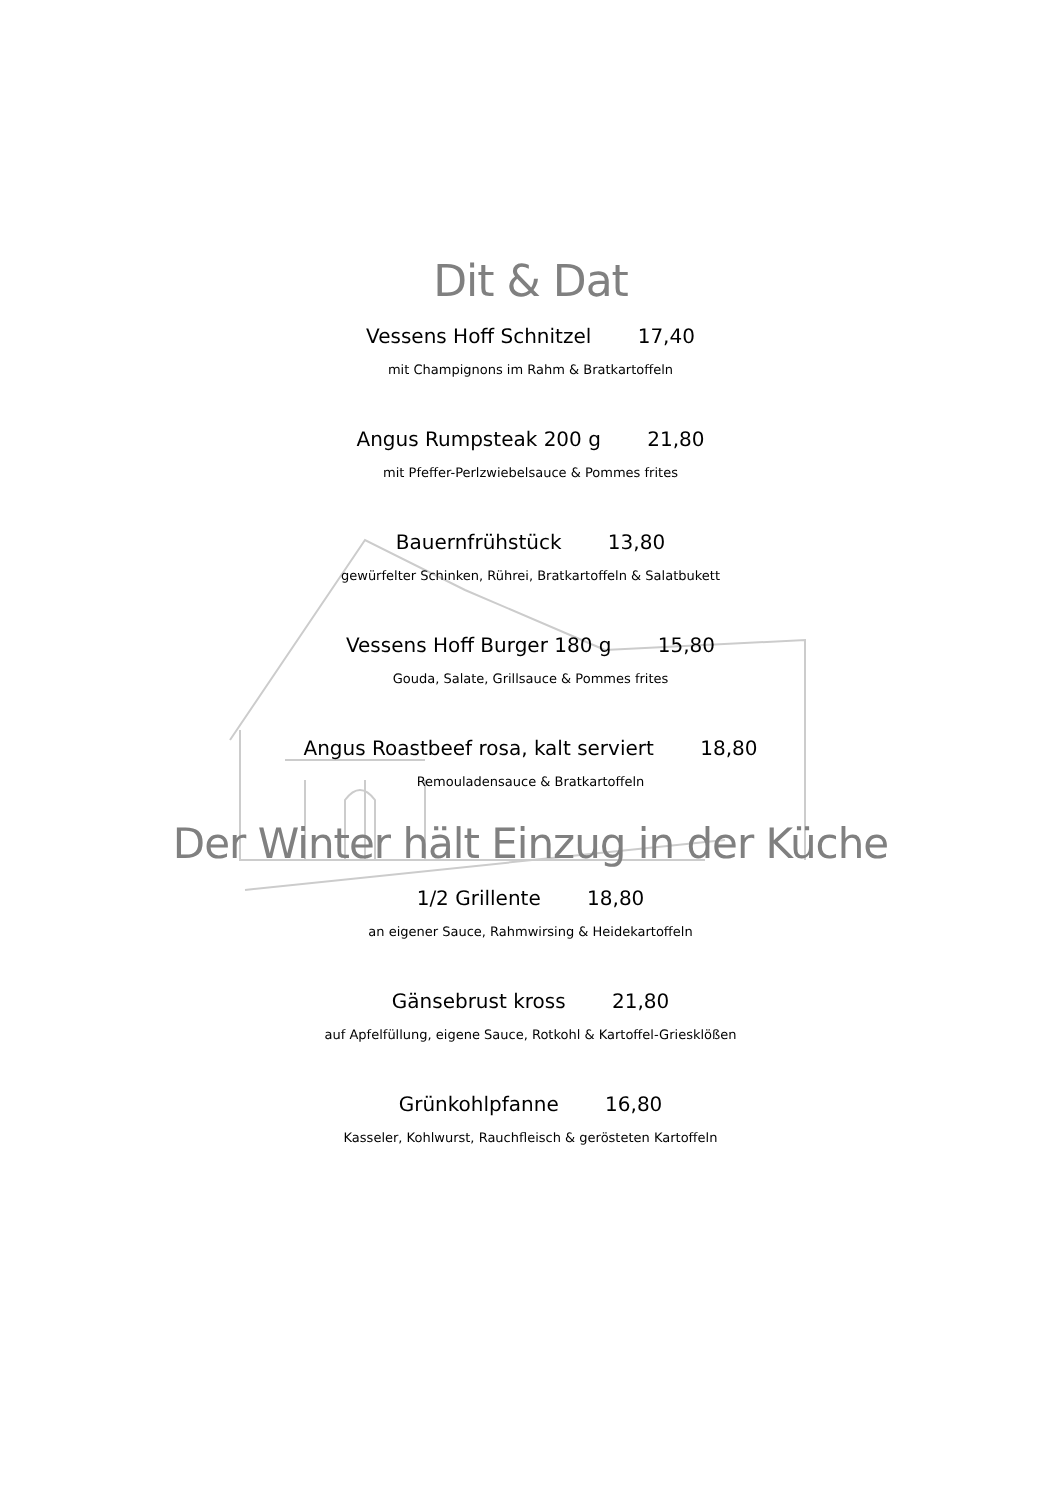Dit & Dat
Vessens Hoff Schnitzel 17,40
mit Champignons im Rahm & Bratkartoffeln
Angus Rumpsteak 200 g 21,80
mit Pfeffer-Perlzwiebelsauce & Pommes frites
Bauernfrühstück 13,80
gewürfelter Schinken, Rührei, Bratkartoffeln & Salatbukett
Vessens Hoff Burger 180 g 15,80
Gouda, Salate, Grillsauce & Pommes frites
Angus Roastbeef rosa, kalt serviert 18,80
Remouladensauce & Bratkartoffeln
Der Winter hält Einzug in der Küche
1/2 Grillente 18,80
an eigener Sauce, Rahmwirsing & Heidekartoffeln
Gänsebrust kross 21,80
auf Apfelfüllung, eigene Sauce, Rotkohl & Kartoffel-Griesklößen
Grünkohlpfanne 16,80
Kasseler, Kohlwurst, Rauchfleisch & gerösteten Kartoffeln